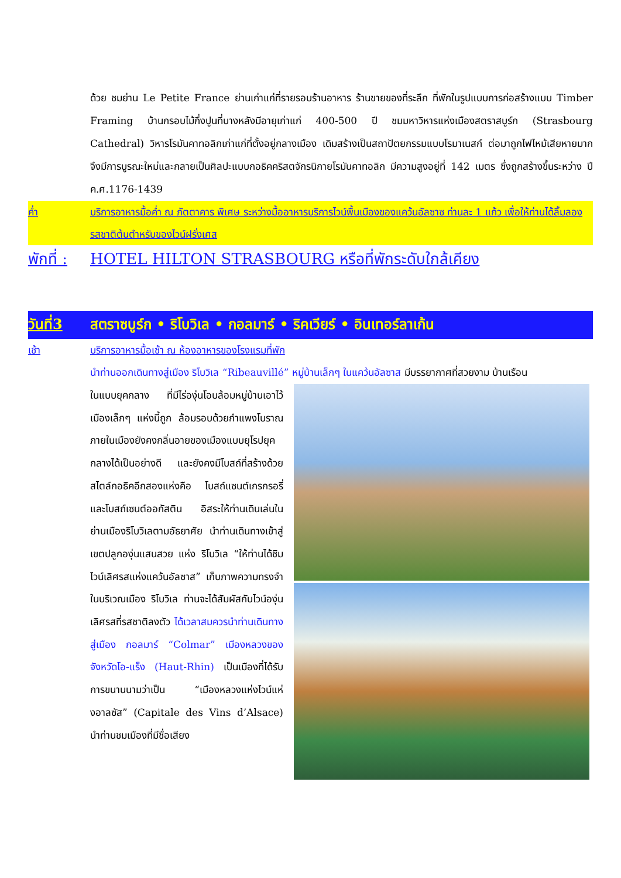ด้วย ชมย่าน Le Petite France ย่านเก่าแก่ที่รายรอบร้านอาหาร ร้านขายของที่ระลึก ที่พักในรูปแบบการก่อสร้างแบบ Timber Framing บ้านกรอบไม้กึ่งปูนที่บางหลังมีอายุเก่าแก่ 400-500 ปี ชมมหาวิหารแห่งเมืองสตราสบูร์ก (Strasbourg Cathedral) วิหารโรมันคาทอลิกเก่าแก่ที่ตั้งอยู่กลางเมือง เดิมสร้างเป็นสถาปัตยกรรมแบบโรมาเนสก์ ต่อมาถูกไฟไหม้เสียหายมากจึงมีการบูรณะใหม่และกลายเป็นศิลปะแบบกอธิคคริสตจักรนิกายโรมันคาทอลิก มีความสูงอยู่ที่ 142 เมตร ซึ่งถูกสร้างขึ้นระหว่าง ปี ค.ศ.1176-1439
ค่ำ บริการอาหารมื้อค่ำ ณ ภัตตาคาร พิเศษ ระหว่างมื้ออาหารบริการไวน์พื้นเมืองของแคว้นอัลซาซ ท่านละ 1 แก้ว เพื่อให้ท่านได้ลิ้มลองรสชาติต้นตำหรับของไวน์ฝรั่งเศส
พักที่ :
HOTEL HILTON STRASBOURG หรือที่พักระดับใกล้เคียง
วันที่3
สตราซบูร์ก • ริโบวิเล • กอลมาร์ • ริคเวียร์ • อินเทอร์ลาเก้น
เช้า บริการอาหารมื้อเช้า ณ ห้องอาหารของโรงแรมที่พัก
นำท่านออกเดินทางสู่เมือง ริโบวิเล “Ribeauvillé” หมู่บ้านเล็กๆ ในแคว้นอัลซาส มีบรรยากาศที่สวยงาม บ้านเรือน
ในแบบยุคกลาง ที่มีไร่องุ่นโอบล้อมหมู่บ้านเอาไว้ เมืองเล็กๆ แห่งนี้ถูก ล้อมรอบด้วยกำแพงโบราณ ภายในเมืองยังคงกลิ่นอายของเมืองแบบยุโรปยุคกลางได้เป็นอย่างดี และยังคงมีโบสถ์ที่สร้างด้วยสไตล์กอธิคอีกสองแห่งคือ โบสถ์แซนต์เกรกรอรี่ และโบสถ์เซนต์ออกัสติน อิสระให้ท่านเดินเล่นในย่านเมืองริโบวิเลตามอัธยาศัย นำท่านเดินทางเข้าสู่เขตปลูกองุ่นแสนสวย แห่ง ริโบวิเล “ให้ท่านได้ชิมไวน์เลิศรสแห่งแคว้นอัลซาส” เก็บภาพความทรงจำในบริเวณเมือง ริโบวิเล ท่านจะได้สัมผัสกับไวน์องุ่นเลิศรสที่รสชาติลงตัว ได้เวลาสมควรนำท่านเดินทางสู่เมือง กอลมาร์ “Colmar” เมืองหลวงของจังหวัดโอ-แร็ง (Haut-Rhin) เป็นเมืองที่ได้รับการขนานนามว่าเป็น “เมืองหลวงแห่งไวน์แห่งอาลซัส” (Capitale des Vins d’Alsace) นำท่านชมเมืองที่มีชื่อเสียง